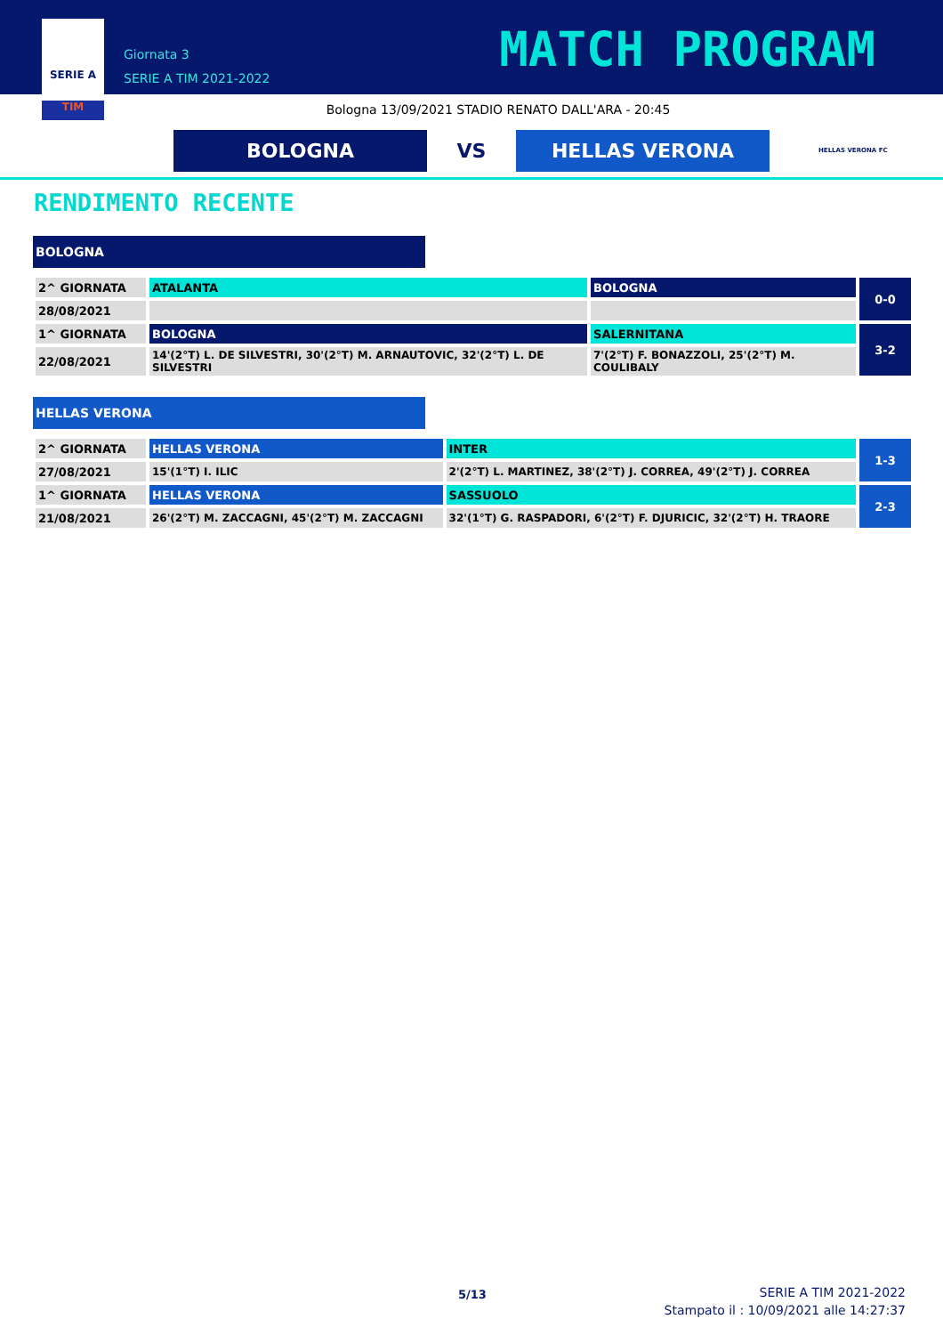SERIE A
TIM
Giornata 3
SERIE A TIM 2021-2022
MATCH PROGRAM
Bologna 13/09/2021 STADIO RENATO DALL'ARA - 20:45
BOLOGNA
VS
HELLAS VERONA
HELLAS VERONA FC
RENDIMENTO RECENTE
BOLOGNA
| 2^ GIORNATA | ATALANTA | BOLOGNA | 0-0 |
| 28/08/2021 | | | |
| 1^ GIORNATA | BOLOGNA | SALERNITANA | 3-2 |
| 22/08/2021 | 14'(2°T) L. DE SILVESTRI, 30'(2°T) M. ARNAUTOVIC, 32'(2°T) L. DE SILVESTRI | 7'(2°T) F. BONAZZOLI, 25'(2°T) M. COULIBALY | |
HELLAS VERONA
| 2^ GIORNATA | HELLAS VERONA | INTER | 1-3 |
| 27/08/2021 | 15'(1°T) I. ILIC | 2'(2°T) L. MARTINEZ, 38'(2°T) J. CORREA, 49'(2°T) J. CORREA | |
| 1^ GIORNATA | HELLAS VERONA | SASSUOLO | 2-3 |
| 21/08/2021 | 26'(2°T) M. ZACCAGNI, 45'(2°T) M. ZACCAGNI | 32'(1°T) G. RASPADORI, 6'(2°T) F. DJURICIC, 32'(2°T) H. TRAORE | |
5/13
SERIE A TIM 2021-2022
Stampato il : 10/09/2021 alle 14:27:37